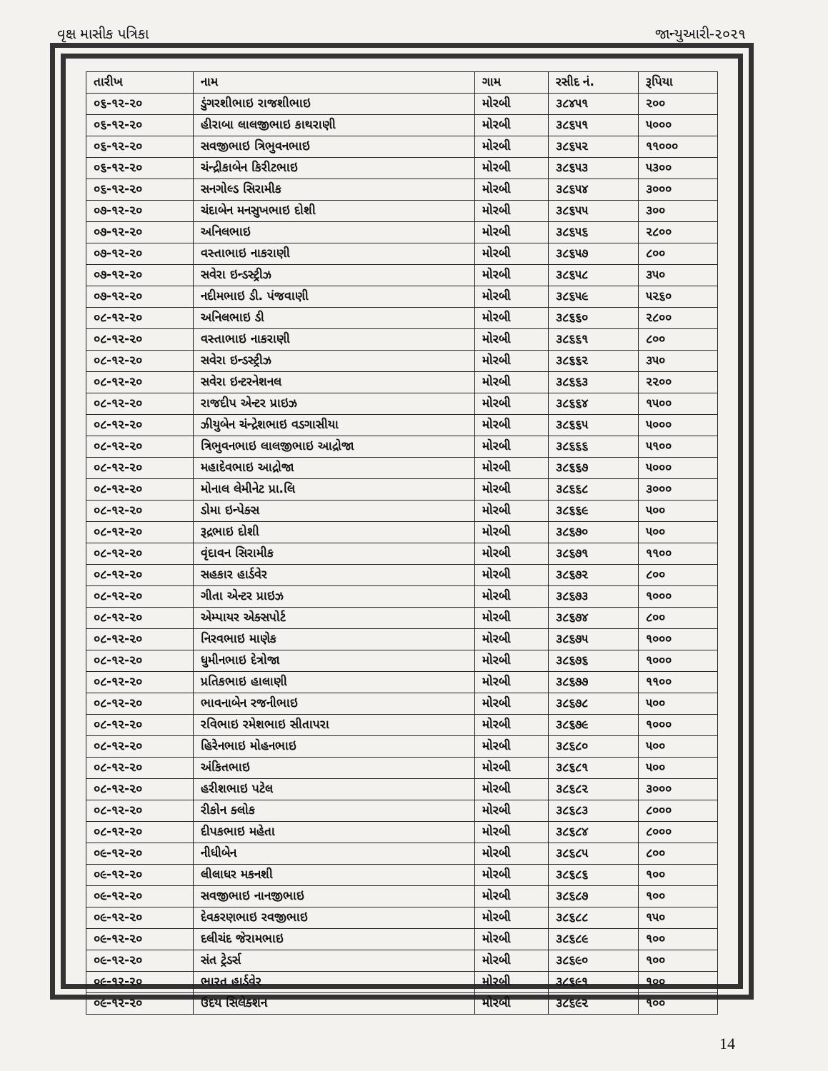વૃક્ષ માસીક પત્રિકા જાન્યુઆરી-૨૦૨૧
| તારીખ | નામ | ગામ | રસીદ નં. | રૂપિયા |
| --- | --- | --- | --- | --- |
| ૦૬-૧૨-૨૦ | ડુંગરશીભાઇ રાજશીભાઇ | મોરબી | ૩૮૪૫૧ | ૨૦૦ |
| ૦૬-૧૨-૨૦ | હીરાબા લાલજીભાઇ કાથરાણી | મોરબી | ૩૮૬૫૧ | ૫૦૦૦ |
| ૦૬-૧૨-૨૦ | સવજીભાઇ ત્રિભુવનભાઇ | મોરબી | ૩૮૬૫૨ | ૧૧૦૦૦ |
| ૦૬-૧૨-૨૦ | ચંન્દ્રીકાબેન કિરીટભાઇ | મોરબી | ૩૮૬૫૩ | ૫૩૦૦ |
| ૦૬-૧૨-૨૦ | સનગોલ્ડ સિરામીક | મોરબી | ૩૮૬૫૪ | ૩૦૦૦ |
| ૦૭-૧૨-૨૦ | ચંદાબેન મનસુખભાઇ દોશી | મોરબી | ૩૮૬૫૫ | ૩૦૦ |
| ૦૭-૧૨-૨૦ | અનિલભાઇ | મોરબી | ૩૮૬૫૬ | ૨૮૦૦ |
| ૦૭-૧૨-૨૦ | વસ્તાભાઇ નાકરાણી | મોરબી | ૩૮૬૫૭ | ૮૦૦ |
| ૦૭-૧૨-૨૦ | સવેરા ઇન્ડસ્ટ્રીઝ | મોરબી | ૩૮૬૫૮ | ૩૫૦ |
| ૦૭-૧૨-૨૦ | નદીમભાઇ ડી. પંજવાણી | મોરબી | ૩૮૬૫૯ | ૫૨૬૦ |
| ૦૮-૧૨-૨૦ | અનિલભાઇ ડી | મોરબી | ૩૮૬૬૦ | ૨૮૦૦ |
| ૦૮-૧૨-૨૦ | વસ્તાભાઇ નાકરાણી | મોરબી | ૩૮૬૬૧ | ૮૦૦ |
| ૦૮-૧૨-૨૦ | સવેરા ઇન્ડસ્ટ્રીઝ | મોરબી | ૩૮૬૬૨ | ૩૫૦ |
| ૦૮-૧૨-૨૦ | સવેરા ઇન્ટરનેશનલ | મોરબી | ૩૮૬૬૩ | ૨૨૦૦ |
| ૦૮-૧૨-૨૦ | રાજદીપ એન્ટર પ્રાઇઝ | મોરબી | ૩૮૬૬૪ | ૧૫૦૦ |
| ૦૮-૧૨-૨૦ | ઝીયુબેન ચંન્દ્રેશભાઇ વડગાસીયા | મોરબી | ૩૮૬૬૫ | ૫૦૦૦ |
| ૦૮-૧૨-૨૦ | ત્રિભુવનભાઇ લાલજીભાઇ આદ્રોજા | મોરબી | ૩૮૬૬૬ | ૫૧૦૦ |
| ૦૮-૧૨-૨૦ | મહાદેવભાઇ આદ્રોજા | મોરબી | ૩૮૬૬૭ | ૫૦૦૦ |
| ૦૮-૧૨-૨૦ | મોનાલ લેમીનેટ પ્રા.લિ | મોરબી | ૩૮૬૬૮ | ૩૦૦૦ |
| ૦૮-૧૨-૨૦ | ડોમા ઇન્પેક્સ | મોરબી | ૩૮૬૬૯ | ૫૦૦ |
| ૦૮-૧૨-૨૦ | રૂદ્રભાઇ દોશી | મોરબી | ૩૮૬૭૦ | ૫૦૦ |
| ૦૮-૧૨-૨૦ | વૃંદાવન સિરામીક | મોરબી | ૩૮૬૭૧ | ૧૧૦૦ |
| ૦૮-૧૨-૨૦ | સહકાર હાર્ડવેર | મોરબી | ૩૮૬૭૨ | ૮૦૦ |
| ૦૮-૧૨-૨૦ | ગીતા એન્ટર પ્રાઇઝ | મોરબી | ૩૮૬૭૩ | ૧૦૦૦ |
| ૦૮-૧૨-૨૦ | એમ્પાયર એક્સપોર્ટ | મોરબી | ૩૮૬૭૪ | ૮૦૦ |
| ૦૮-૧૨-૨૦ | નિરવભાઇ માણેક | મોરબી | ૩૮૬૭૫ | ૧૦૦૦ |
| ૦૮-૧૨-૨૦ | ધુમીનભાઇ દેત્રોજા | મોરબી | ૩૮૬૭૬ | ૧૦૦૦ |
| ૦૮-૧૨-૨૦ | પ્રતિકભાઇ હાલાણી | મોરબી | ૩૮૬૭૭ | ૧૧૦૦ |
| ૦૮-૧૨-૨૦ | ભાવનાબેન રજનીભાઇ | મોરબી | ૩૮૬૭૮ | ૫૦૦ |
| ૦૮-૧૨-૨૦ | રવિભાઇ રમેશભાઇ સીતાપરા | મોરબી | ૩૮૬૭૯ | ૧૦૦૦ |
| ૦૮-૧૨-૨૦ | હિરેનભાઇ મોહનભાઇ | મોરબી | ૩૮૬૮૦ | ૫૦૦ |
| ૦૮-૧૨-૨૦ | અંકિતભાઇ | મોરબી | ૩૮૬૮૧ | ૫૦૦ |
| ૦૮-૧૨-૨૦ | હરીશભાઇ પટેલ | મોરબી | ૩૮૬૮૨ | ૩૦૦૦ |
| ૦૮-૧૨-૨૦ | રીકોન ક્લોક | મોરબી | ૩૮૬૮૩ | ૮૦૦૦ |
| ૦૮-૧૨-૨૦ | દીપકભાઇ મહેતા | મોરબી | ૩૮૬૮૪ | ૮૦૦૦ |
| ૦૯-૧૨-૨૦ | નીધીબેન | મોરબી | ૩૮૬૮૫ | ૮૦૦ |
| ૦૯-૧૨-૨૦ | લીલાધર મકનશી | મોરબી | ૩૮૬૮૬ | ૧૦૦ |
| ૦૯-૧૨-૨૦ | સવજીભાઇ નાનજીભાઇ | મોરબી | ૩૮૬૮૭ | ૧૦૦ |
| ૦૯-૧૨-૨૦ | દેવકરણભાઇ રવજીભાઇ | મોરબી | ૩૮૬૮૮ | ૧૫૦ |
| ૦૯-૧૨-૨૦ | દલીચંદ જેરામભાઇ | મોરબી | ૩૮૬૮૯ | ૧૦૦ |
| ૦૯-૧૨-૨૦ | સંત ટ્રેડર્સ | મોરબી | ૩૮૬૯૦ | ૧૦૦ |
| ૦૯-૧૨-૨૦ | ભારત હાર્ડવેર | મોરબી | ૩૮૬૯૧ | ૧૦૦ |
| ૦૯-૧૨-૨૦ | ઉદય સિલેક્શન | મોરબી | ૩૮૬૯૨ | ૧૦૦ |
14